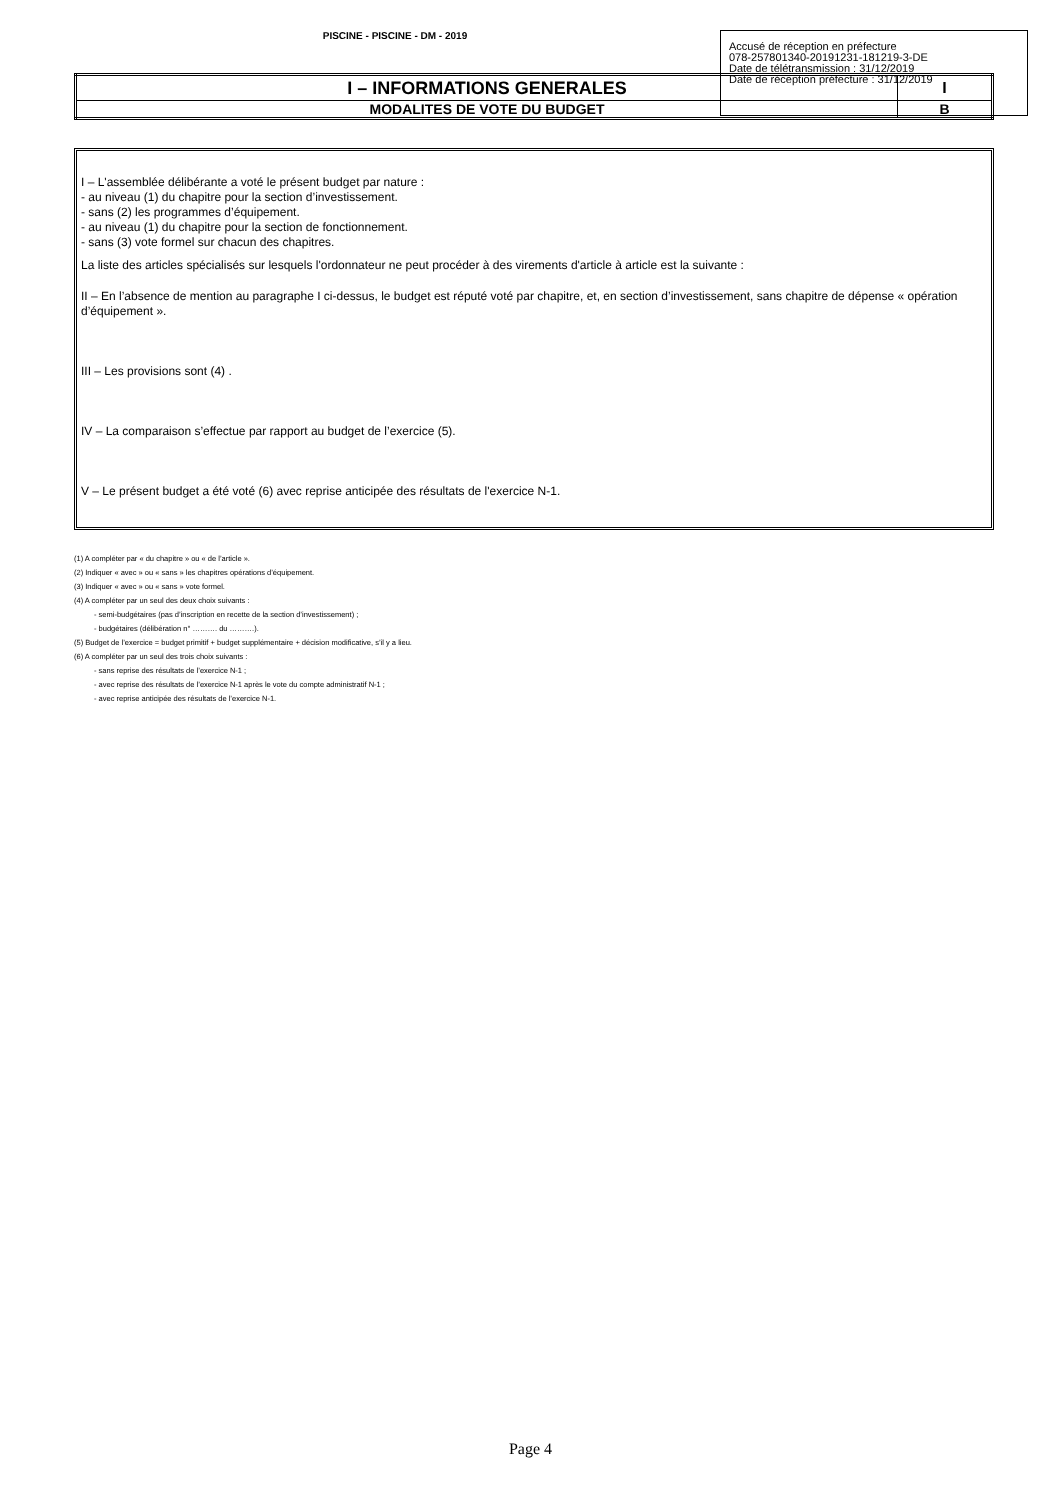PISCINE - PISCINE - DM - 2019
| I – INFORMATIONS GENERALES | I |
| MODALITES DE VOTE DU BUDGET | B |
Accusé de réception en préfecture
078-257801340-20191231-181219-3-DE
Date de télétransmission : 31/12/2019
Date de réception préfecture : 31/12/2019
I – L'assemblée délibérante a voté le présent budget par nature :
- au niveau (1) du chapitre pour la section d’investissement.
- sans (2) les programmes d’équipement.
- au niveau (1) du chapitre pour la section de fonctionnement.
- sans (3) vote formel sur chacun des chapitres.
La liste des articles spécialisés sur lesquels l'ordonnateur ne peut procéder à des virements d'article à article est la suivante :
II – En l’absence de mention au paragraphe I ci-dessus, le budget est réputé voté par chapitre, et, en section d’investissement, sans chapitre de dépense « opération d’équipement ».
III – Les provisions sont (4) .
IV – La comparaison s’effectue par rapport au budget de l’exercice (5).
V – Le présent budget a été voté (6) avec reprise anticipée des résultats de l'exercice N-1.
(1) A compléter par « du chapitre » ou « de l’article ».
(2) Indiquer « avec » ou « sans » les chapitres opérations d’équipement.
(3) Indiquer « avec » ou « sans » vote formel.
(4) A compléter par un seul des deux choix suivants :
- semi-budgétaires (pas d’inscription en recette de la section d’investissement) ;
- budgétaires (délibération n° ………. du ……….).
(5) Budget de l’exercice = budget primitif + budget supplémentaire + décision modificative, s’il y a lieu.
(6) A compléter par un seul des trois choix suivants :
- sans reprise des résultats de l’exercice N-1 ;
- avec reprise des résultats de l’exercice N-1 après le vote du compte administratif N-1 ;
- avec reprise anticipée des résultats de l’exercice N-1.
Page 4